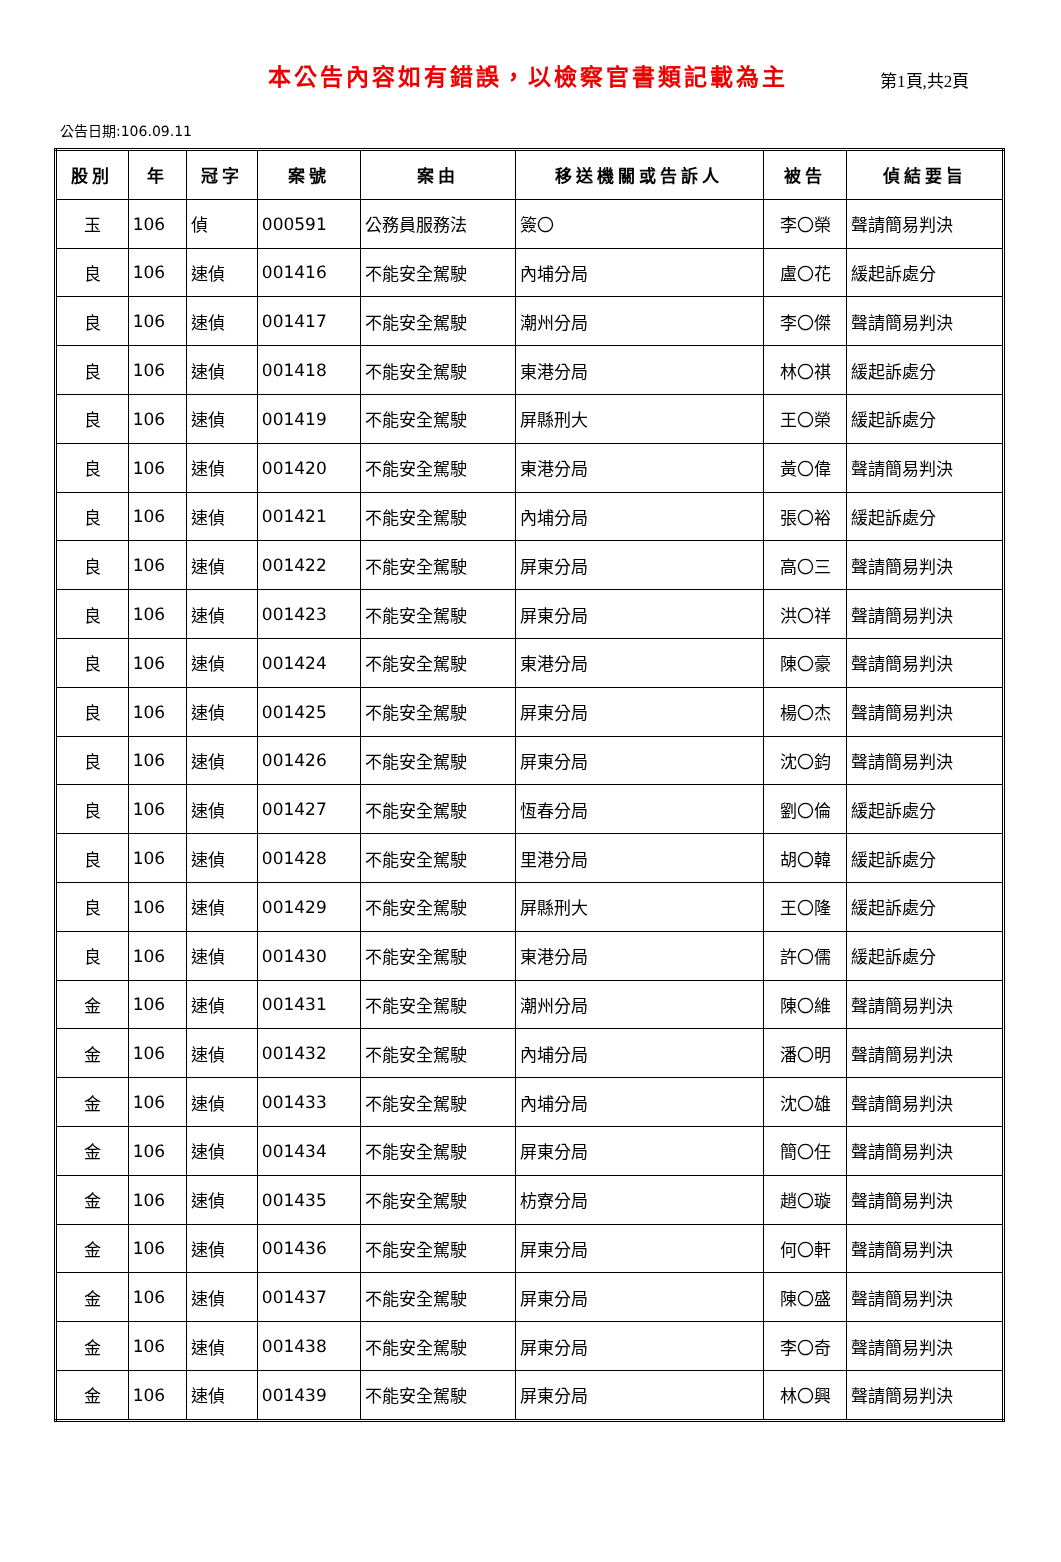本公告內容如有錯誤，以檢察官書類記載為主
第1頁,共2頁
公告日期:106.09.11
| 股別 | 年 | 冠字 | 案號 | 案由 | 移送機關或告訴人 | 被告 | 偵結要旨 |
| --- | --- | --- | --- | --- | --- | --- | --- |
| 玉 | 106 | 偵 | 000591 | 公務員服務法 | 簽〇 | 李〇榮 | 聲請簡易判決 |
| 良 | 106 | 速偵 | 001416 | 不能安全駕駛 | 內埔分局 | 盧〇花 | 緩起訴處分 |
| 良 | 106 | 速偵 | 001417 | 不能安全駕駛 | 潮州分局 | 李〇傑 | 聲請簡易判決 |
| 良 | 106 | 速偵 | 001418 | 不能安全駕駛 | 東港分局 | 林〇祺 | 緩起訴處分 |
| 良 | 106 | 速偵 | 001419 | 不能安全駕駛 | 屏縣刑大 | 王〇榮 | 緩起訴處分 |
| 良 | 106 | 速偵 | 001420 | 不能安全駕駛 | 東港分局 | 黃〇偉 | 聲請簡易判決 |
| 良 | 106 | 速偵 | 001421 | 不能安全駕駛 | 內埔分局 | 張〇裕 | 緩起訴處分 |
| 良 | 106 | 速偵 | 001422 | 不能安全駕駛 | 屏東分局 | 高〇三 | 聲請簡易判決 |
| 良 | 106 | 速偵 | 001423 | 不能安全駕駛 | 屏東分局 | 洪〇祥 | 聲請簡易判決 |
| 良 | 106 | 速偵 | 001424 | 不能安全駕駛 | 東港分局 | 陳〇豪 | 聲請簡易判決 |
| 良 | 106 | 速偵 | 001425 | 不能安全駕駛 | 屏東分局 | 楊〇杰 | 聲請簡易判決 |
| 良 | 106 | 速偵 | 001426 | 不能安全駕駛 | 屏東分局 | 沈〇鈞 | 聲請簡易判決 |
| 良 | 106 | 速偵 | 001427 | 不能安全駕駛 | 恆春分局 | 劉〇倫 | 緩起訴處分 |
| 良 | 106 | 速偵 | 001428 | 不能安全駕駛 | 里港分局 | 胡〇韓 | 緩起訴處分 |
| 良 | 106 | 速偵 | 001429 | 不能安全駕駛 | 屏縣刑大 | 王〇隆 | 緩起訴處分 |
| 良 | 106 | 速偵 | 001430 | 不能安全駕駛 | 東港分局 | 許〇儒 | 緩起訴處分 |
| 金 | 106 | 速偵 | 001431 | 不能安全駕駛 | 潮州分局 | 陳〇維 | 聲請簡易判決 |
| 金 | 106 | 速偵 | 001432 | 不能安全駕駛 | 內埔分局 | 潘〇明 | 聲請簡易判決 |
| 金 | 106 | 速偵 | 001433 | 不能安全駕駛 | 內埔分局 | 沈〇雄 | 聲請簡易判決 |
| 金 | 106 | 速偵 | 001434 | 不能安全駕駛 | 屏東分局 | 簡〇任 | 聲請簡易判決 |
| 金 | 106 | 速偵 | 001435 | 不能安全駕駛 | 枋寮分局 | 趙〇璇 | 聲請簡易判決 |
| 金 | 106 | 速偵 | 001436 | 不能安全駕駛 | 屏東分局 | 何〇軒 | 聲請簡易判決 |
| 金 | 106 | 速偵 | 001437 | 不能安全駕駛 | 屏東分局 | 陳〇盛 | 聲請簡易判決 |
| 金 | 106 | 速偵 | 001438 | 不能安全駕駛 | 屏東分局 | 李〇奇 | 聲請簡易判決 |
| 金 | 106 | 速偵 | 001439 | 不能安全駕駛 | 屏東分局 | 林〇興 | 聲請簡易判決 |